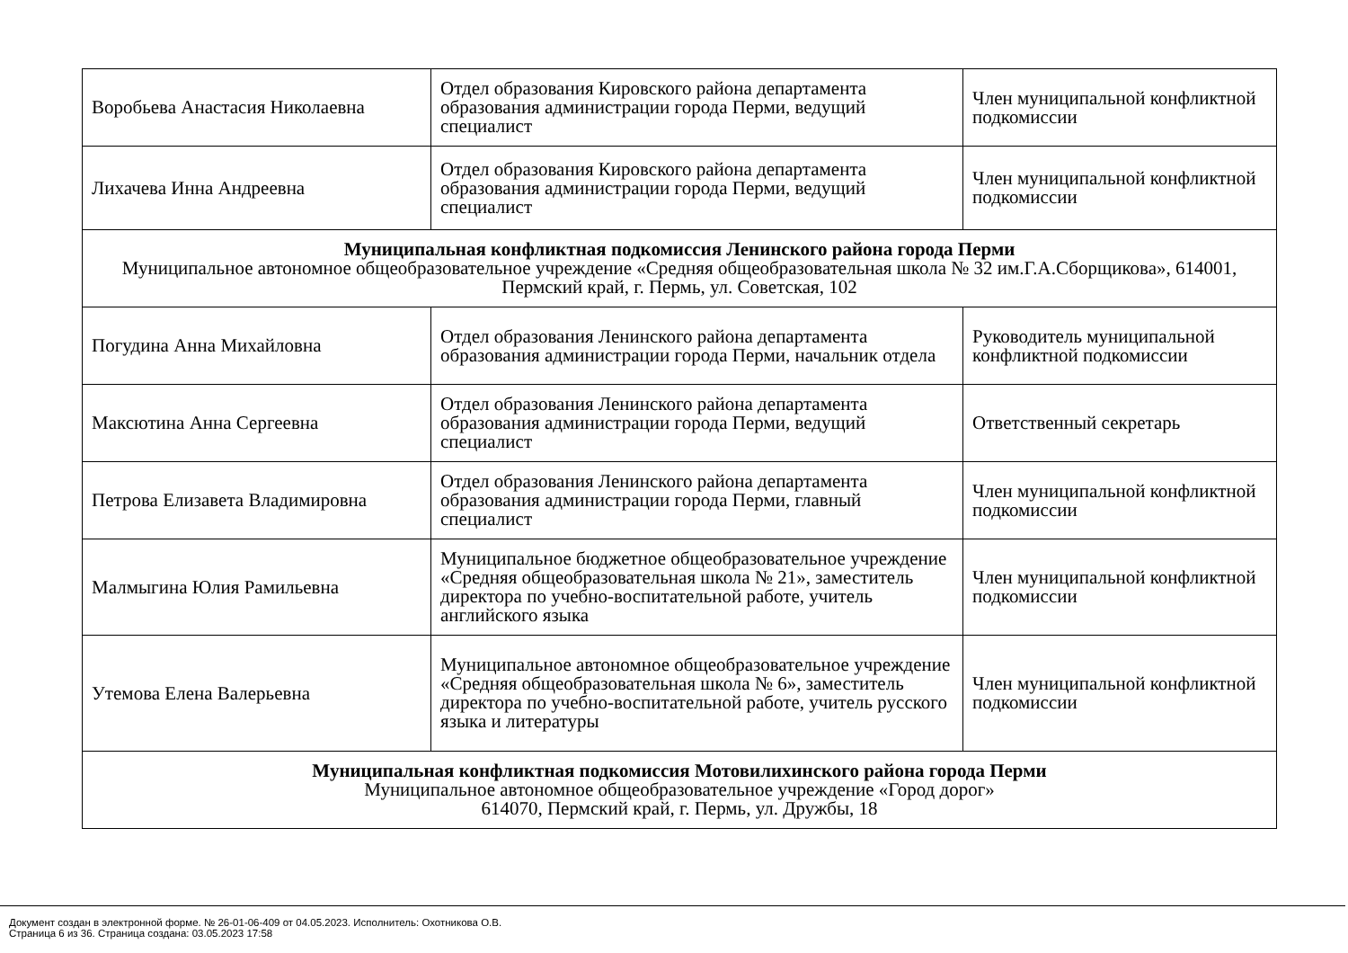| Воробьева Анастасия Николаевна | Отдел образования Кировского района департамента образования администрации города Перми, ведущий специалист | Член муниципальной конфликтной подкомиссии |
| Лихачева Инна Андреевна | Отдел образования Кировского района департамента образования администрации города Перми, ведущий специалист | Член муниципальной конфликтной подкомиссии |
| Муниципальная конфликтная подкомиссия Ленинского района города Перми Муниципальное автономное общеобразовательное учреждение «Средняя общеобразовательная школа № 32 им.Г.А.Сборщикова», 614001, Пермский край, г. Пермь, ул. Советская, 102 | | |
| Погудина Анна Михайловна | Отдел образования Ленинского района департамента образования администрации города Перми, начальник отдела | Руководитель муниципальной конфликтной подкомиссии |
| Максютина Анна Сергеевна | Отдел образования Ленинского района департамента образования администрации города Перми, ведущий специалист | Ответственный секретарь |
| Петрова Елизавета Владимировна | Отдел образования Ленинского района департамента образования администрации города Перми, главный специалист | Член муниципальной конфликтной подкомиссии |
| Малмыгина Юлия Рамильевна | Муниципальное бюджетное общеобразовательное учреждение «Средняя общеобразовательная школа № 21», заместитель директора по учебно-воспитательной работе, учитель английского языка | Член муниципальной конфликтной подкомиссии |
| Утемова Елена Валерьевна | Муниципальное автономное общеобразовательное учреждение «Средняя общеобразовательная школа № 6», заместитель директора по учебно-воспитательной работе, учитель русского языка и литературы | Член муниципальной конфликтной подкомиссии |
| Муниципальная конфликтная подкомиссия Мотовилихинского района города Перми Муниципальное автономное общеобразовательное учреждение «Город дорог» 614070, Пермский край, г. Пермь, ул. Дружбы, 18 | | |
Документ создан в электронной форме. № 26-01-06-409 от 04.05.2023. Исполнитель: Охотникова О.В.
Страница 6 из 36. Страница создана: 03.05.2023 17:58